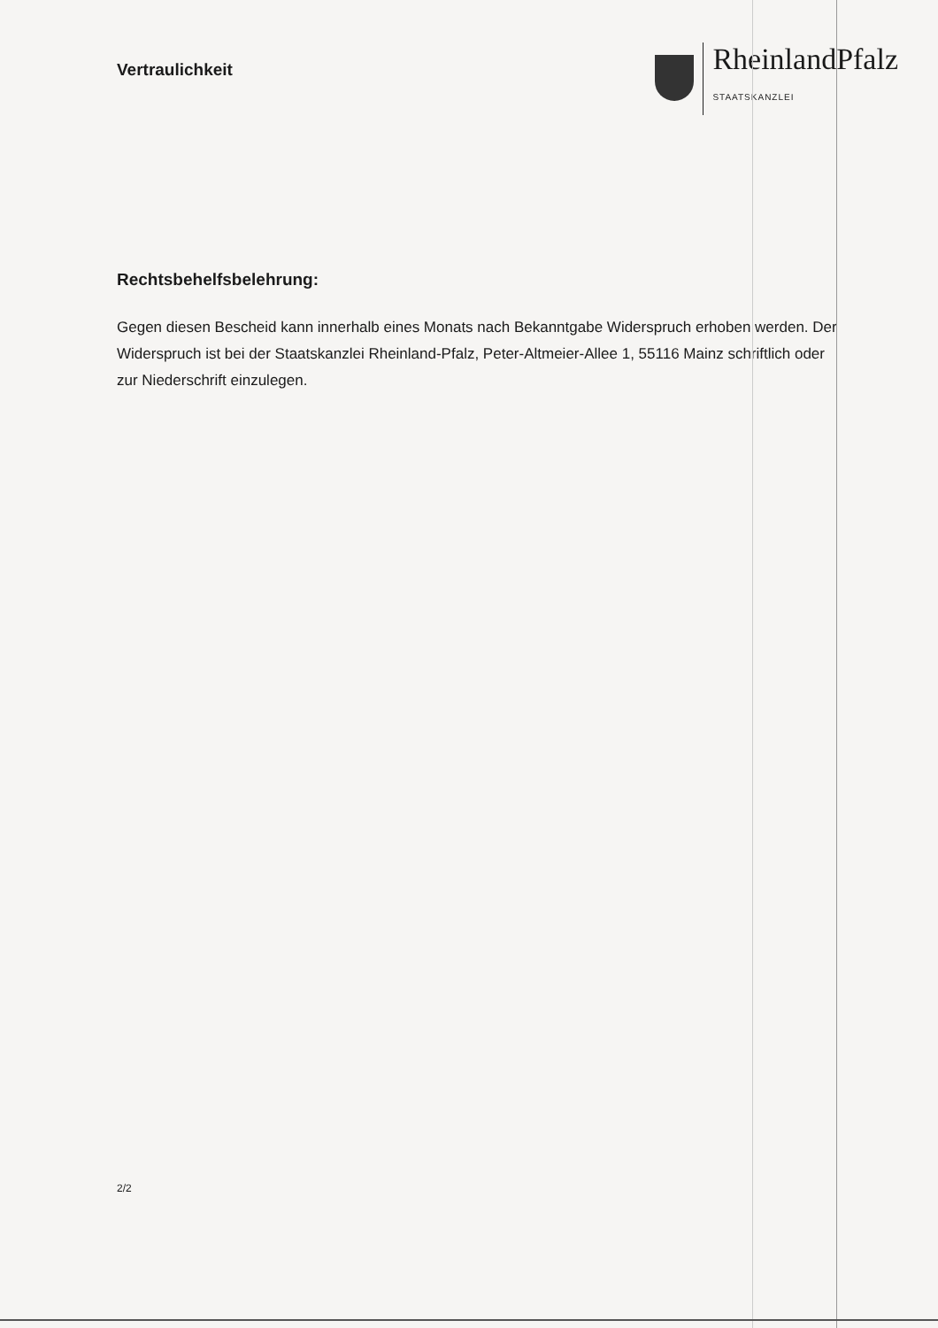Vertraulichkeit
RheinlandPfalz
STAATSKANZLEI
Rechtsbehelfsbelehrung:
Gegen diesen Bescheid kann innerhalb eines Monats nach Bekanntgabe Widerspruch erhoben werden. Der Widerspruch ist bei der Staatskanzlei Rheinland-Pfalz, Peter-Altmeier-Allee 1, 55116 Mainz schriftlich oder zur Niederschrift einzulegen.
2/2